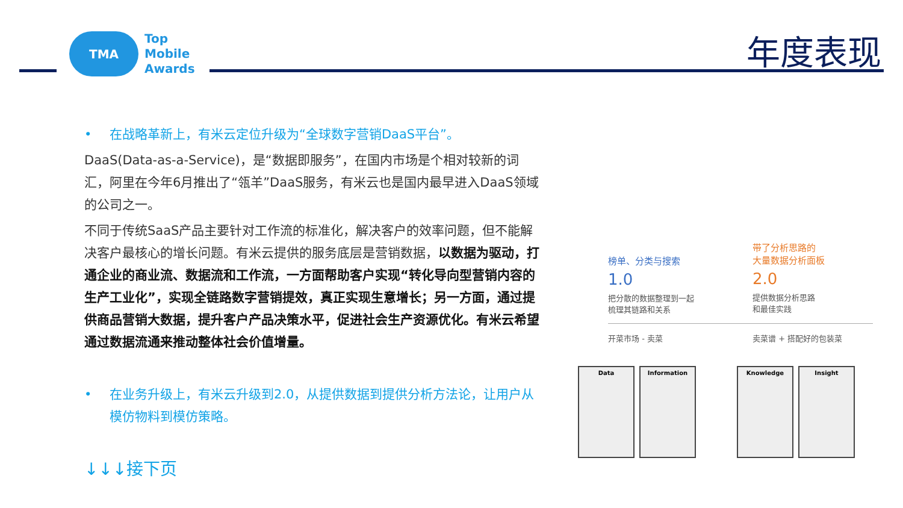TMA
Top
Mobile
Awards
年度表现
• 在战略革新上，有米云定位升级为“全球数字营销DaaS平台”。
DaaS(Data-as-a-Service)，是“数据即服务”，在国内市场是个相对较新的词汇，阿里在今年6月推出了“瓴羊”DaaS服务，有米云也是国内最早进入DaaS领域的公司之一。
不同于传统SaaS产品主要针对工作流的标准化，解决客户的效率问题，但不能解决客户最核心的增长问题。有米云提供的服务底层是营销数据，以数据为驱动，打通企业的商业流、数据流和工作流，一方面帮助客户实现“转化导向型营销内容的生产工业化”，实现全链路数字营销提效，真正实现生意增长；另一方面，通过提供商品营销大数据，提升客户产品决策水平，促进社会生产资源优化。有米云希望通过数据流通来推动整体社会价值增量。
• 在业务升级上，有米云升级到2.0，从提供数据到提供分析方法论，让用户从模仿物料到模仿策略。
↓↓↓接下页
榜单、分类与搜索
1.0
把分散的数据整理到一起
梳理其链路和关系
带了分析思路的
大量数据分析面板
2.0
提供数据分析思路
和最佳实践
开菜市场 - 卖菜 卖菜谱 + 搭配好的包装菜
Data Information Knowledge Insight